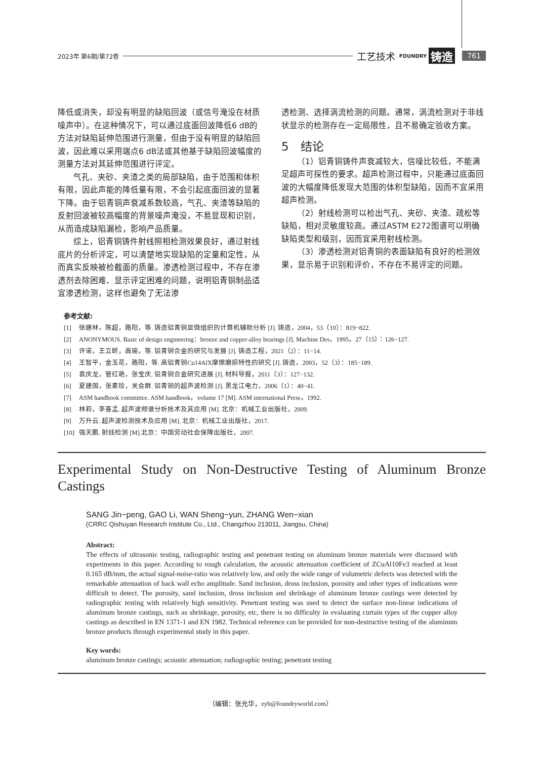2023年 第6期/第72卷 工艺技术 FOUNDRY 铸造 761
降低或消失，却没有明显的缺陷回波（或信号淹没在材质噪声中）。在这种情况下，可以通过底面回波降低6 dB的方法对缺陷延伸范围进行测量，但由于没有明显的缺陷回波，因此难以采用端点6 dB法或其他基于缺陷回波幅度的测量方法对其延伸范围进行评定。
气孔、夹砂、夹渣之类的局部缺陷，由于范围和体积有限，因此声能的降低量有限，不会引起底面回波的显著下降。由于铝青铜声衰减系数较高，气孔、夹渣等缺陷的反射回波被较高幅度的背景噪声淹没，不易显现和识别，从而造成缺陷漏检，影响产品质量。
综上，铝青铜铸件射线照相检测效果良好，通过射线底片的分析评定，可以清楚地实现缺陷的定量和定性，从而真实反映被检截面的质量。渗透检测过程中，不存在渗透剂去除困难、显示评定困难的问题，说明铝青铜制品适宜渗透检测，这样也避免了无法渗
透检测、选择涡流检测的问题。通常，涡流检测对于非线状显示的检测存在一定局限性，且不易确定验收方案。
5　结论
（1）铝青铜铸件声衰减较大，信噪比较低，不能满足超声可探性的要求。超声检测过程中，只能通过底面回波的大幅度降低发现大范围的体积型缺陷，因而不宜采用超声检测。
（2）射线检测可以检出气孔、夹砂、夹渣、疏松等缺陷，相对灵敏度较高。通过ASTM E272图谱可以明确缺陷类型和级别，因而宜采用射线检测。
（3）渗透检测对铝青铜的表面缺陷有良好的检测效果，显示易于识别和评价，不存在不易评定的问题。
参考文献:
[1] 徐建林，陈超，路阳，等. 铸造铝青铜显微组织的计算机辅助分析 [J]. 铸造，2004，53（10）：819−822.
[2] ANONYMOUS. Basic of design engineering：bronze and copper-alloy bearings [J]. Machine Des，1995，27（15）：126−127.
[3] 许诺，王立昕，高瑜，等. 铝青铜合金的研究与发展 [J]. 铸造工程，2021（2）：11−14.
[4] 王智平，金玉花，路阳，等. 高铝青铜Cu14AlX摩擦磨损特性的研究 [J]. 铸造，2003，52（3）：185−189.
[5] 袁庆龙，管红艳，张宝庆. 铝青铜合金研究进展 [J]. 材料导报，2011（3）：127−132.
[6] 夏建国，张素珍，关会群. 铝青铜的超声波检测 [J]. 黑龙江电力，2006（1）：40−41.
[7] ASM handbook committee. ASM handbook，volume 17 [M]. ASM international Press，1992.
[8] 林莉，李喜孟. 超声波频谱分析技术及其应用 [M]. 北京：机械工业出版社，2009.
[9] 万升云. 超声波检测技术及应用 [M]. 北京：机械工业出版社，2017.
[10] 强天鹏. 射线检测 [M].北京：中国劳动社会保障出版社，2007.
Experimental Study on Non-Destructive Testing of Aluminum Bronze Castings
SANG Jin−peng, GAO Li, WAN Sheng−yun, ZHANG Wen−xian
(CRRC Qishuyan Research Institute Co., Ltd., Changzhou 213011, Jiangsu, China)
Abstract:
The effects of ultrasonic testing, radiographic testing and penetrant testing on aluminum bronze materials were discussed with experiments in this paper. According to rough calculation, the acoustic attenuation coefficient of ZCuAl10Fe3 reached at least 0.165 dB/mm, the actual signal-noise-ratio was relatively low, and only the wide range of volumetric defects was detected with the remarkable attenuation of back wall echo amplitude. Sand inclusion, dross inclusion, porosity and other types of indications were difficult to detect. The porosity, sand inclusion, dross inclusion and shrinkage of aluminum bronze castings were detected by radiographic testing with relatively high sensitivity. Penetrant testing was used to detect the surface non-linear indications of aluminum bronze castings, such as shrinkage, porosity, etc, there is no difficulty in evaluating curtain types of the copper alloy castings as described in EN 1371-1 and EN 1982. Technical reference can be provided for non-destructive testing of the aluminum bronze products through experimental study in this paper.
Key words:
aluminum bronze castings; acoustic attenuation; radiographic testing; penetrant testing
（编辑：张允华，zyh@foundryworld.com）